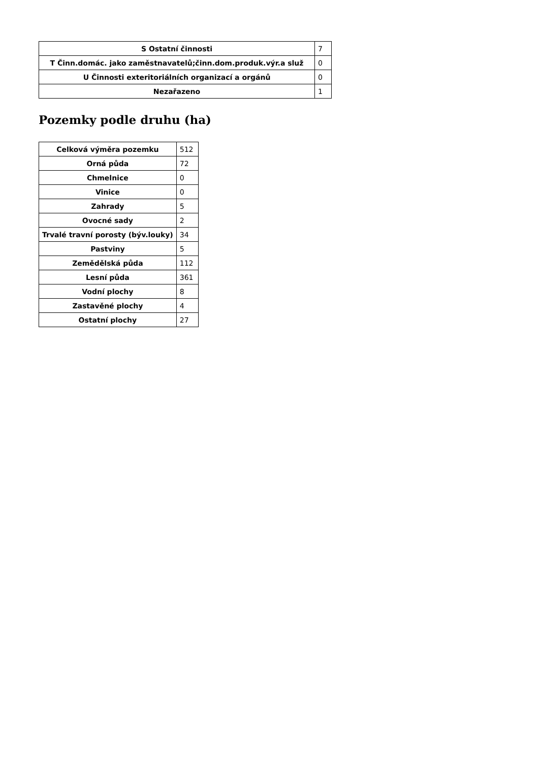| S Ostatní činnosti | 7 |
| T Činn.domác. jako zaměstnavatelů;činn.dom.produk.výr.a služ | 0 |
| U Činnosti exteritoriálních organizací a orgánů | 0 |
| Nezařazeno | 1 |
Pozemky podle druhu (ha)
| Celková výměra pozemku | 512 |
| Orná půda | 72 |
| Chmelnice | 0 |
| Vinice | 0 |
| Zahrady | 5 |
| Ovocné sady | 2 |
| Trvalé travní porosty (býv.louky) | 34 |
| Pastviny | 5 |
| Zemědělská půda | 112 |
| Lesní půda | 361 |
| Vodní plochy | 8 |
| Zastavěné plochy | 4 |
| Ostatní plochy | 27 |